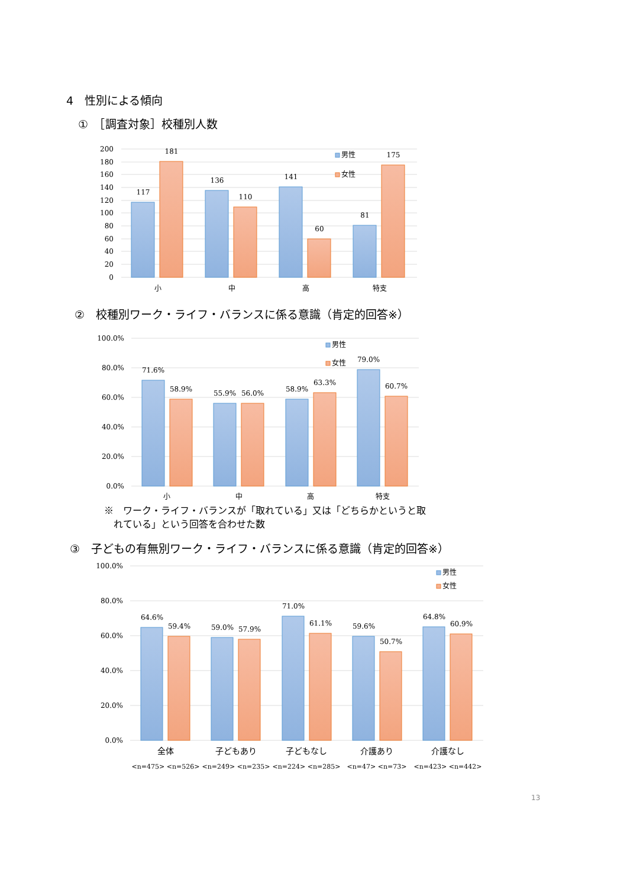4　性別による傾向
①　［調査対象］校種別人数
200
180
160
140
120
100
80
60
40
20
0
117
181
136
110
141
60
81
175
小
中
高
特支
男性
女性
②　校種別ワーク・ライフ・バランスに係る意識（肯定的回答※）
100.0%
80.0%
60.0%
40.0%
20.0%
0.0%
71.6%
58.9%
55.9%
56.0%
58.9%
63.3%
79.0%
60.7%
小
中
高
特支
男性
女性
※　ワーク・ライフ・バランスが「取れている」又は「どちらかというと取
　れている」という回答を合わせた数
③　子どもの有無別ワーク・ライフ・バランスに係る意識（肯定的回答※）
100.0%
80.0%
60.0%
40.0%
20.0%
0.0%
64.6%
59.4%
59.0%
57.9%
71.0%
61.1%
59.6%
50.7%
64.8%
60.9%
全体
子どもあり
子どもなし
介護あり
介護なし
<n=475> <n=526>
<n=249> <n=235>
<n=224> <n=285>
<n=47> <n=73>
<n=423> <n=442>
男性
女性
13